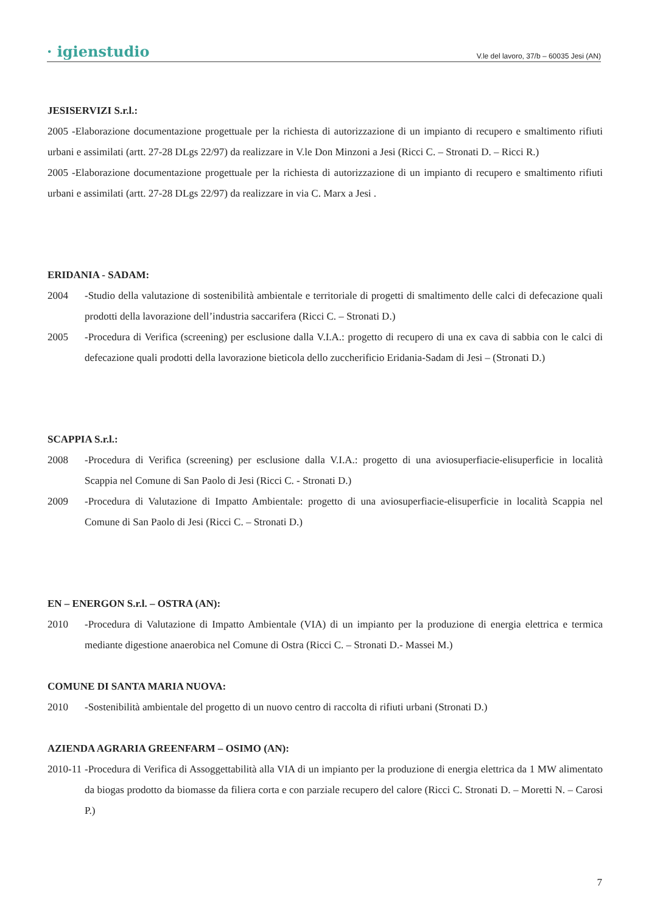· igienstudio V.le del lavoro, 37/b – 60035 Jesi (AN)
JESISERVIZI S.r.l.:
2005 -Elaborazione documentazione progettuale per la richiesta di autorizzazione di un impianto di recupero e smaltimento rifiuti urbani e assimilati (artt. 27-28 DLgs 22/97) da realizzare in V.le Don Minzoni a Jesi (Ricci C. – Stronati D. – Ricci R.)
2005 -Elaborazione documentazione progettuale per la richiesta di autorizzazione di un impianto di recupero e smaltimento rifiuti urbani e assimilati (artt. 27-28 DLgs 22/97) da realizzare in via C. Marx a Jesi .
ERIDANIA - SADAM:
2004 -Studio della valutazione di sostenibilità ambientale e territoriale di progetti di smaltimento delle calci di defecazione quali prodotti della lavorazione dell’industria saccarifera (Ricci C. – Stronati D.)
2005 -Procedura di Verifica (screening) per esclusione dalla V.I.A.: progetto di recupero di una ex cava di sabbia con le calci di defecazione quali prodotti della lavorazione bieticola dello zuccherificio Eridania-Sadam di Jesi – (Stronati D.)
SCAPPIA S.r.l.:
2008 -Procedura di Verifica (screening) per esclusione dalla V.I.A.: progetto di una aviosuperfiacie-elisuperficie in località Scappia nel Comune di San Paolo di Jesi (Ricci C. - Stronati D.)
2009 -Procedura di Valutazione di Impatto Ambientale: progetto di una aviosuperfiacie-elisuperficie in località Scappia nel Comune di San Paolo di Jesi (Ricci C. – Stronati D.)
EN – ENERGON S.r.l. – OSTRA (AN):
2010 -Procedura di Valutazione di Impatto Ambientale (VIA) di un impianto per la produzione di energia elettrica e termica mediante digestione anaerobica nel Comune di Ostra (Ricci C. – Stronati D.- Massei M.)
COMUNE DI SANTA MARIA NUOVA:
2010 -Sostenibilità ambientale del progetto di un nuovo centro di raccolta di rifiuti urbani (Stronati D.)
AZIENDA AGRARIA GREENFARM – OSIMO (AN):
2010-11 -Procedura di Verifica di Assoggettabilità alla VIA di un impianto per la produzione di energia elettrica da 1 MW alimentato da biogas prodotto da biomasse da filiera corta e con parziale recupero del calore (Ricci C. Stronati D. – Moretti N. – Carosi P.)
7